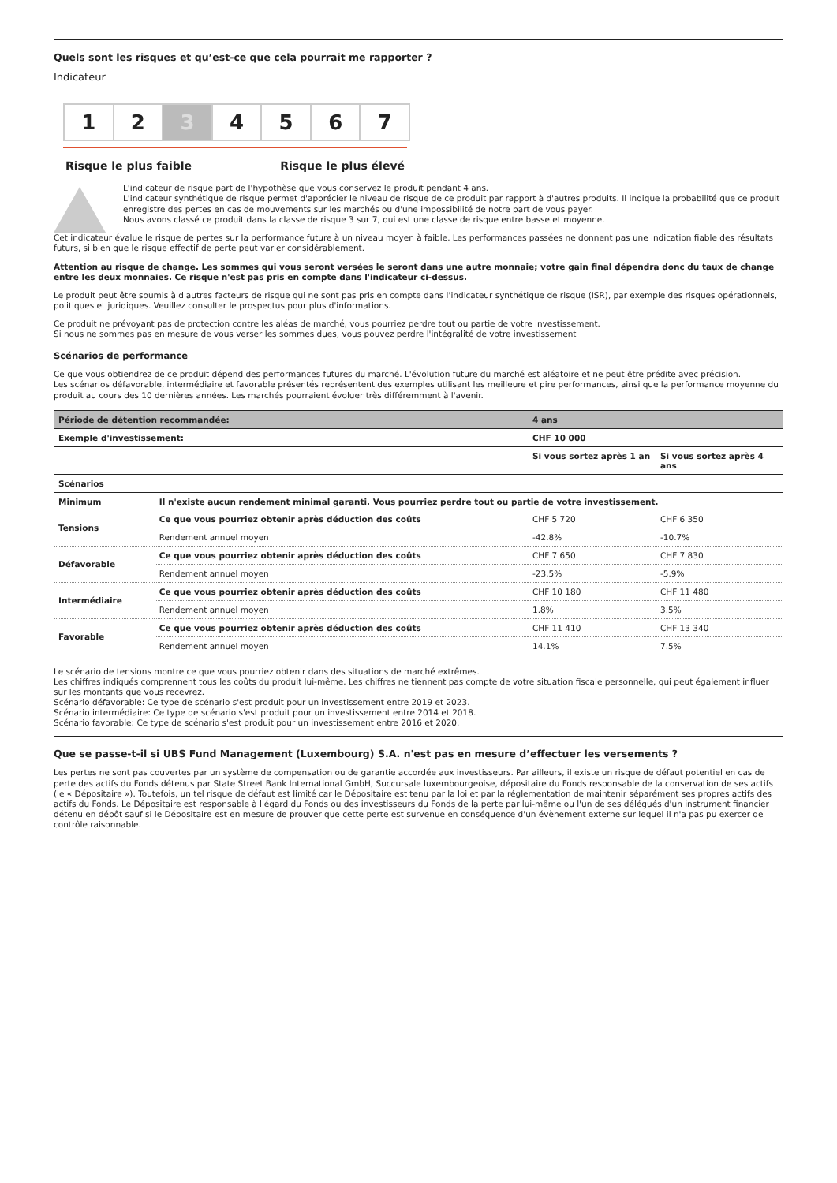Quels sont les risques et qu’est-ce que cela pourrait me rapporter ?
Indicateur
1 2 3 4 5 6 7
Risque le plus faible Risque le plus élevé
L'indicateur de risque part de l'hypothèse que vous conservez le produit pendant 4 ans.
L'indicateur synthétique de risque permet d'apprécier le niveau de risque de ce produit par rapport à d'autres produits. Il indique la probabilité que ce produit enregistre des pertes en cas de mouvements sur les marchés ou d'une impossibilité de notre part de vous payer.
Nous avons classé ce produit dans la classe de risque 3 sur 7, qui est une classe de risque entre basse et moyenne.
Cet indicateur évalue le risque de pertes sur la performance future à un niveau moyen à faible. Les performances passées ne donnent pas une indication fiable des résultats futurs, si bien que le risque effectif de perte peut varier considérablement.
Attention au risque de change. Les sommes qui vous seront versées le seront dans une autre monnaie; votre gain final dépendra donc du taux de change entre les deux monnaies. Ce risque n'est pas pris en compte dans l'indicateur ci-dessus.
Le produit peut être soumis à d'autres facteurs de risque qui ne sont pas pris en compte dans l'indicateur synthétique de risque (ISR), par exemple des risques opérationnels, politiques et juridiques. Veuillez consulter le prospectus pour plus d'informations.
Ce produit ne prévoyant pas de protection contre les aléas de marché, vous pourriez perdre tout ou partie de votre investissement.
Si nous ne sommes pas en mesure de vous verser les sommes dues, vous pouvez perdre l'intégralité de votre investissement
Scénarios de performance
Ce que vous obtiendrez de ce produit dépend des performances futures du marché. L'évolution future du marché est aléatoire et ne peut être prédite avec précision.
Les scénarios défavorable, intermédiaire et favorable présentés représentent des exemples utilisant les meilleure et pire performances, ainsi que la performance moyenne du produit au cours des 10 dernières années. Les marchés pourraient évoluer très différemment à l'avenir.
| Période de détention recommandée: | | 4 ans | |
| --- | --- | --- | --- |
| Exemple d'investissement: | | CHF 10 000 | |
| | | Si vous sortez après 1 an | Si vous sortez après 4 ans |
| Scénarios | | | |
| Minimum | Il n'existe aucun rendement minimal garanti. Vous pourriez perdre tout ou partie de votre investissement. | | |
| Tensions | Ce que vous pourriez obtenir après déduction des coûts | CHF 5 720 | CHF 6 350 |
| | Rendement annuel moyen | -42.8% | -10.7% |
| Défavorable | Ce que vous pourriez obtenir après déduction des coûts | CHF 7 650 | CHF 7 830 |
| | Rendement annuel moyen | -23.5% | -5.9% |
| Intermédiaire | Ce que vous pourriez obtenir après déduction des coûts | CHF 10 180 | CHF 11 480 |
| | Rendement annuel moyen | 1.8% | 3.5% |
| Favorable | Ce que vous pourriez obtenir après déduction des coûts | CHF 11 410 | CHF 13 340 |
| | Rendement annuel moyen | 14.1% | 7.5% |
Le scénario de tensions montre ce que vous pourriez obtenir dans des situations de marché extrêmes.
Les chiffres indiqués comprennent tous les coûts du produit lui-même. Les chiffres ne tiennent pas compte de votre situation fiscale personnelle, qui peut également influer sur les montants que vous recevrez.
Scénario défavorable: Ce type de scénario s'est produit pour un investissement entre 2019 et 2023.
Scénario intermédiaire: Ce type de scénario s'est produit pour un investissement entre 2014 et 2018.
Scénario favorable: Ce type de scénario s'est produit pour un investissement entre 2016 et 2020.
Que se passe-t-il si UBS Fund Management (Luxembourg) S.A. n'est pas en mesure d’effectuer les versements ?
Les pertes ne sont pas couvertes par un système de compensation ou de garantie accordée aux investisseurs. Par ailleurs, il existe un risque de défaut potentiel en cas de perte des actifs du Fonds détenus par State Street Bank International GmbH, Succursale luxembourgeoise, dépositaire du Fonds responsable de la conservation de ses actifs (le « Dépositaire »). Toutefois, un tel risque de défaut est limité car le Dépositaire est tenu par la loi et par la réglementation de maintenir séparément ses propres actifs des actifs du Fonds. Le Dépositaire est responsable à l'égard du Fonds ou des investisseurs du Fonds de la perte par lui-même ou l'un de ses délégués d'un instrument financier détenu en dépôt sauf si le Dépositaire est en mesure de prouver que cette perte est survenue en conséquence d'un évènement externe sur lequel il n'a pas pu exercer de contrôle raisonnable.